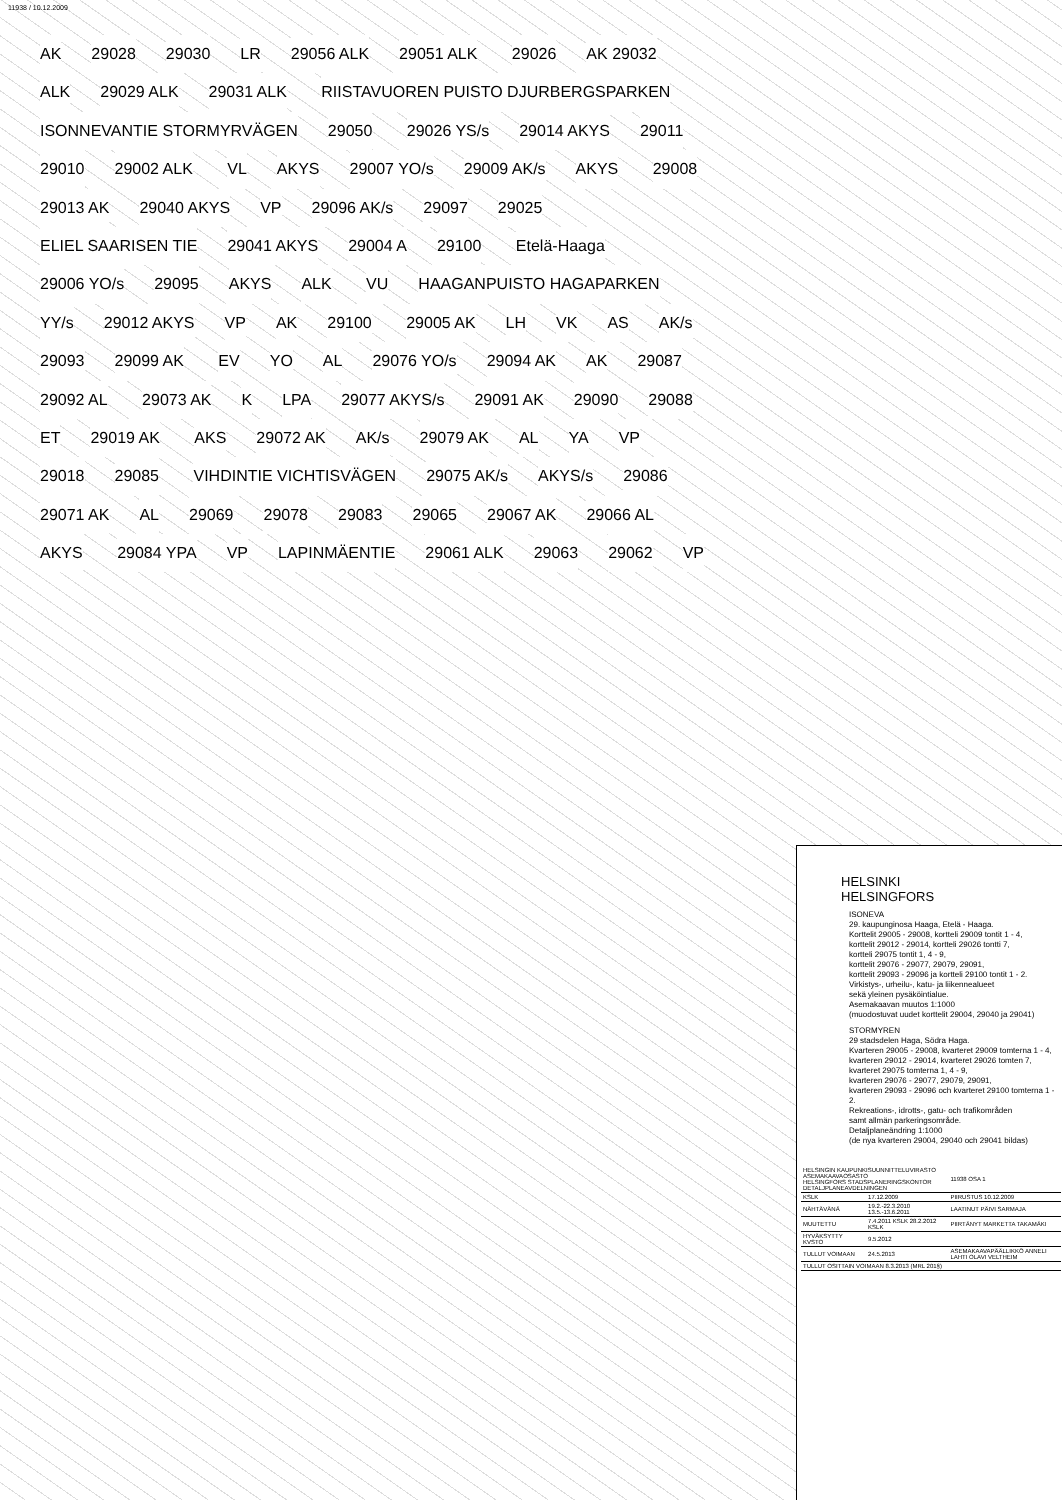11938 / 10.12.2009
AK 29028 29030 LR 29056 ALK 29051 ALK 29026 AK 29032 ALK 29029 ALK 29031 ALK RIISTAVUOREN PUISTO DJURBERGSPARKEN ISONNEVANTIE STORMYRVÄGEN 29050 29026 YS/s 29014 AKYS 29011 29010 29002 ALK VL AKYS 29007 YO/s 29009 AK/s AKYS 29008 29013 AK 29040 AKYS VP 29096 AK/s 29097 29025 ELIEL SAARISEN TIE 29041 AKYS 29004 A 29100 Etelä-Haaga 29006 YO/s 29095 AKYS ALK VU HAAGANPUISTO HAGAPARKEN YY/s 29012 AKYS VP AK 29100 29005 AK LH VK AS AK/s 29093 29099 AK EV YO AL 29076 YO/s 29094 AK AK 29087 29092 AL 29073 AK K LPA 29077 AKYS/s 29091 AK 29090 29088 ET 29019 AK AKS 29072 AK AK/s 29079 AK AL YA VP 29018 29085 VIHDINTIE VICHTISVÄGEN 29075 AK/s AKYS/s 29086 29071 AK AL 29069 29078 29083 29065 29067 AK 29066 AL AKYS 29084 YPA VP LAPINMÄENTIE 29061 ALK 29063 29062 VP
HELSINKI
HELSINGFORS
ISONEVA
29. kaupunginosa Haaga, Etelä - Haaga.
Korttelit 29005 - 29008, kortteli 29009 tontit 1 - 4,
korttelit 29012 - 29014, kortteli 29026 tontti 7,
kortteli 29075 tontit 1, 4 - 9,
korttelit 29076 - 29077, 29079, 29091,
korttelit 29093 - 29096 ja kortteli 29100 tontit 1 - 2.
Virkistys-, urheilu-, katu- ja liikennealueet
sekä yleinen pysäköintialue.
Asemakaavan muutos 1:1000
(muodostuvat uudet korttelit 29004, 29040 ja 29041)
STORMYREN
29 stadsdelen Haga, Södra Haga.
Kvarteren 29005 - 29008, kvarteret 29009 tomterna 1 - 4,
kvarteren 29012 - 29014, kvarteret 29026 tomten 7,
kvarteret 29075 tomterna 1, 4 - 9,
kvarteren 29076 - 29077, 29079, 29091,
kvarteren 29093 - 29096 och kvarteret 29100 tomterna 1 - 2.
Rekreations-, idrotts-, gatu- och trafikområden
samt allmän parkeringsområde.
Detaljplaneändring 1:1000
(de nya kvarteren 29004, 29040 och 29041 bildas)
| HELSINGIN KAUPUNKISUUNNITTELUVIRASTO ASEMAKAAVAOSASTO HELSINGFORS STADSPLANERINGSKONTOR DETALJPLANEAVDELNINGEN | | 11938 OSA 1 |
| KSLK | 17.12.2009 | PIIRUSTUS 10.12.2009 |
| NÄHTÄVÄNÄ | 19.2.-22.3.2010 13.5.-13.6.2011 | LAATINUT PÄIVI SARMAJA |
| MUUTETTU | 7.4.2011 KSLK 28.2.2012 KSLK | PIIRTÄNYT MARKETTA TAKAMÄKI |
| HYVÄKSYTTY KVSTO | 9.5.2012 | |
| TULLUT VOIMAAN | 24.5.2013 | ASEMAKAAVAPÄÄLLIKKÖ ANNELI LAHTI OLAVI VELTHEIM |
| TULLUT OSITTAIN VOIMAAN 8.3.2013 (MRL 201§) | | |